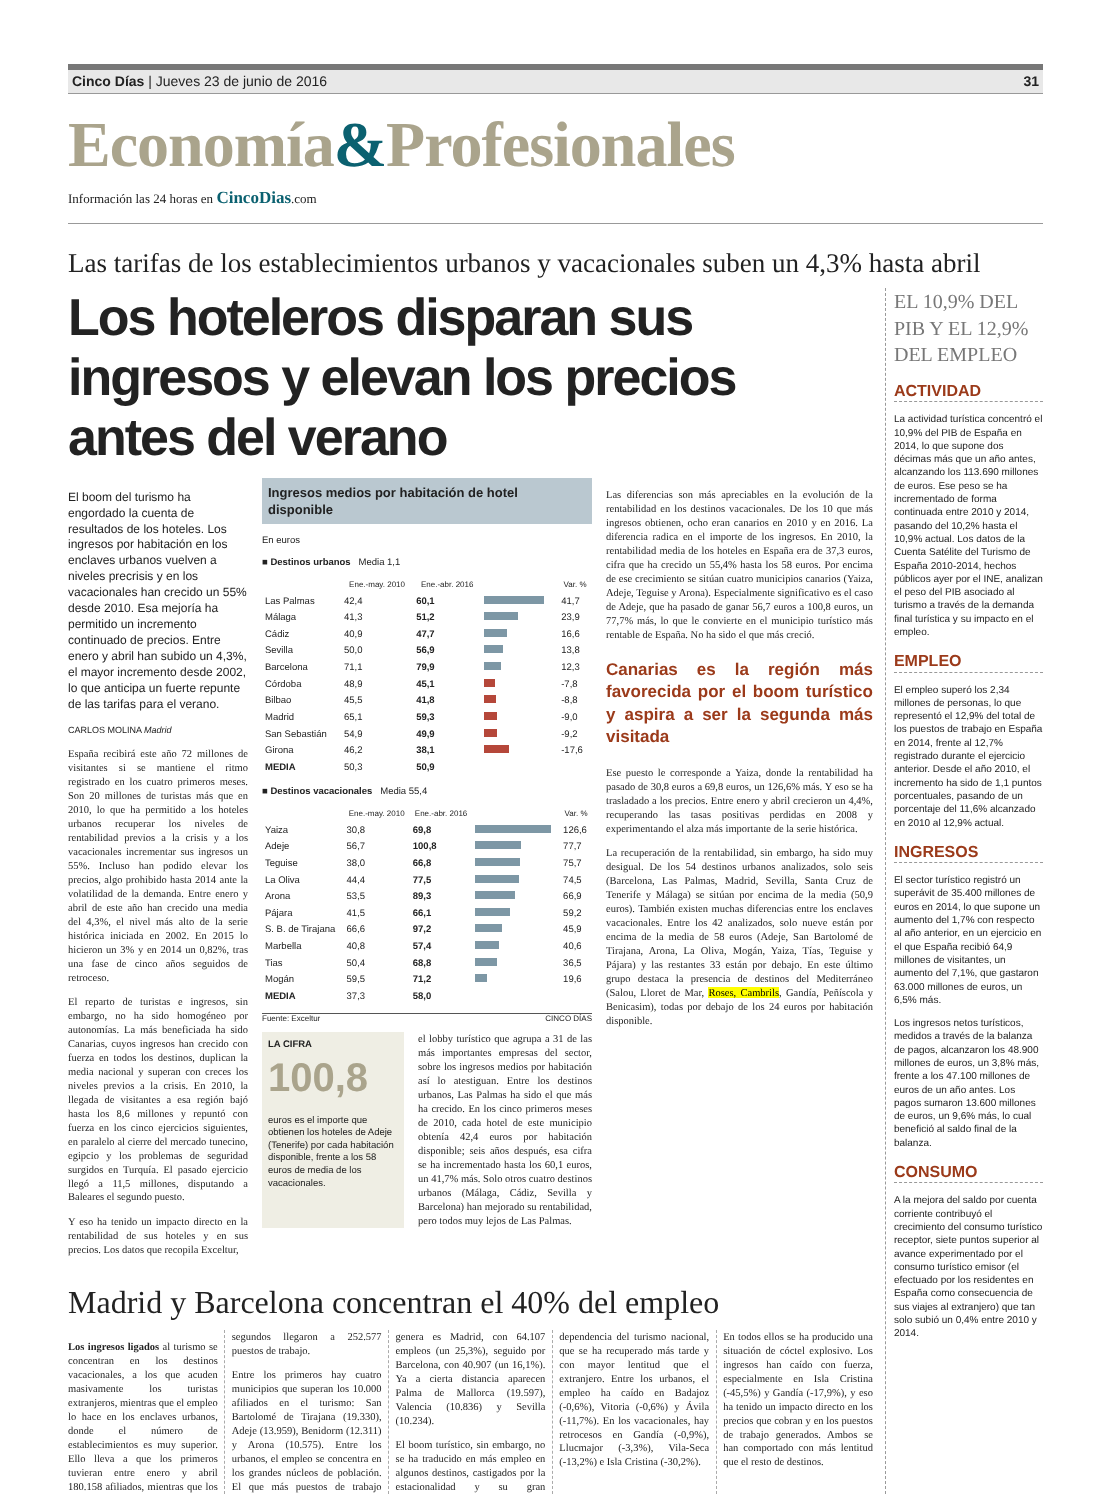Cinco Días | Jueves 23 de junio de 2016 31
Economía&Profesionales
Información las 24 horas en CincoDias.com
Las tarifas de los establecimientos urbanos y vacacionales suben un 4,3% hasta abril
Los hoteleros disparan sus ingresos y elevan los precios antes del verano
El boom del turismo ha engordado la cuenta de resultados de los hoteles. Los ingresos por habitación en los enclaves urbanos vuelven a niveles precrisis y en los vacacionales han crecido un 55% desde 2010. Esa mejoría ha permitido un incremento continuado de precios. Entre enero y abril han subido un 4,3%, el mayor incremento desde 2002, lo que anticipa un fuerte repunte de las tarifas para el verano.
CARLOS MOLINA Madrid
España recibirá este año 72 millones de visitantes si se mantiene el ritmo registrado en los cuatro primeros meses. Son 20 millones de turistas más que en 2010, lo que ha permitido a los hoteles urbanos recuperar los niveles de rentabilidad previos a la crisis y a los vacacionales incrementar sus ingresos un 55%. Incluso han podido elevar los precios, algo prohibido hasta 2014 ante la volatilidad de la demanda. Entre enero y abril de este año han crecido una media del 4,3%, el nivel más alto de la serie histórica iniciada en 2002. En 2015 lo hicieron un 3% y en 2014 un 0,82%, tras una fase de cinco años seguidos de retroceso.
El reparto de turistas e ingresos, sin embargo, no ha sido homogéneo por autonomías. La más beneficiada ha sido Canarias, cuyos ingresos han crecido con fuerza en todos los destinos, duplican la media nacional y superan con creces los niveles previos a la crisis. En 2010, la llegada de visitantes a esa región bajó hasta los 8,6 millones y repuntó con fuerza en los cinco ejercicios siguientes, en paralelo al cierre del mercado tunecino, egipcio y los problemas de seguridad surgidos en Turquía. El pasado ejercicio llegó a 11,5 millones, disputando a Baleares el segundo puesto.
Y eso ha tenido un impacto directo en la rentabilidad de sus hoteles y en sus precios. Los datos que recopila Exceltur,
Ingresos medios por habitación de hotel disponible
En euros
■ Destinos urbanos Media 1,1
| | Ene.-may. 2010 | Ene.-abr. 2016 | | Var. % |
| --- | --- | --- | --- | --- |
| Las Palmas | 42,4 | 60,1 | | 41,7 |
| Málaga | 41,3 | 51,2 | | 23,9 |
| Cádiz | 40,9 | 47,7 | | 16,6 |
| Sevilla | 50,0 | 56,9 | | 13,8 |
| Barcelona | 71,1 | 79,9 | | 12,3 |
| Córdoba | 48,9 | 45,1 | | -7,8 |
| Bilbao | 45,5 | 41,8 | | -8,8 |
| Madrid | 65,1 | 59,3 | | -9,0 |
| San Sebastián | 54,9 | 49,9 | | -9,2 |
| Girona | 46,2 | 38,1 | | -17,6 |
| MEDIA | 50,3 | 50,9 | | |
■ Destinos vacacionales Media 55,4
| | Ene.-may. 2010 | Ene.-abr. 2016 | | Var. % |
| --- | --- | --- | --- | --- |
| Yaiza | 30,8 | 69,8 | | 126,6 |
| Adeje | 56,7 | 100,8 | | 77,7 |
| Teguise | 38,0 | 66,8 | | 75,7 |
| La Oliva | 44,4 | 77,5 | | 74,5 |
| Arona | 53,5 | 89,3 | | 66,9 |
| Pájara | 41,5 | 66,1 | | 59,2 |
| S. B. de Tirajana | 66,6 | 97,2 | | 45,9 |
| Marbella | 40,8 | 57,4 | | 40,6 |
| Tias | 50,4 | 68,8 | | 36,5 |
| Mogán | 59,5 | 71,2 | | 19,6 |
| MEDIA | 37,3 | 58,0 | | |
Fuente: Exceltur CINCO DÍAS
LA CIFRA
100,8
euros es el importe que obtienen los hoteles de Adeje (Tenerife) por cada habitación disponible, frente a los 58 euros de media de los vacacionales.
el lobby turístico que agrupa a 31 de las más importantes empresas del sector, sobre los ingresos medios por habitación así lo atestiguan. Entre los destinos urbanos, Las Palmas ha sido el que más ha crecido. En los cinco primeros meses de 2010, cada hotel de este municipio obtenía 42,4 euros por habitación disponible; seis años después, esa cifra se ha incrementado hasta los 60,1 euros, un 41,7% más. Solo otros cuatro destinos urbanos (Málaga, Cádiz, Sevilla y Barcelona) han mejorado su rentabilidad, pero todos muy lejos de Las Palmas.
Las diferencias son más apreciables en la evolución de la rentabilidad en los destinos vacacionales. De los 10 que más ingresos obtienen, ocho eran canarios en 2010 y en 2016. La diferencia radica en el importe de los ingresos. En 2010, la rentabilidad media de los hoteles en España era de 37,3 euros, cifra que ha crecido un 55,4% hasta los 58 euros. Por encima de ese crecimiento se sitúan cuatro municipios canarios (Yaiza, Adeje, Teguise y Arona). Especialmente significativo es el caso de Adeje, que ha pasado de ganar 56,7 euros a 100,8 euros, un 77,7% más, lo que le convierte en el municipio turístico más rentable de España. No ha sido el que más creció.
Canarias es la región más favorecida por el boom turístico y aspira a ser la segunda más visitada
Ese puesto le corresponde a Yaiza, donde la rentabilidad ha pasado de 30,8 euros a 69,8 euros, un 126,6% más. Y eso se ha trasladado a los precios. Entre enero y abril crecieron un 4,4%, recuperando las tasas positivas perdidas en 2008 y experimentando el alza más importante de la serie histórica.
La recuperación de la rentabilidad, sin embargo, ha sido muy desigual. De los 54 destinos urbanos analizados, solo seis (Barcelona, Las Palmas, Madrid, Sevilla, Santa Cruz de Tenerife y Málaga) se sitúan por encima de la media (50,9 euros). También existen muchas diferencias entre los enclaves vacacionales. Entre los 42 analizados, solo nueve están por encima de la media de 58 euros (Adeje, San Bartolomé de Tirajana, Arona, La Oliva, Mogán, Yaiza, Tías, Teguise y Pájara) y las restantes 33 están por debajo. En este último grupo destaca la presencia de destinos del Mediterráneo (Salou, Lloret de Mar, Roses, Cambrils, Gandía, Peñíscola y Benicasim), todas por debajo de los 24 euros por habitación disponible.
Madrid y Barcelona concentran el 40% del empleo
Los ingresos ligados al turismo se concentran en los destinos vacacionales, a los que acuden masivamente los turistas extranjeros, mientras que el empleo lo hace en los enclaves urbanos, donde el número de establecimientos es muy superior. Ello lleva a que los primeros tuvieran entre enero y abril 180.158 afiliados, mientras que los segundos llegaron a 252.577 puestos de trabajo.
Entre los primeros hay cuatro municipios que superan los 10.000 afiliados en el turismo: San Bartolomé de Tirajana (19.330), Adeje (13.959), Benidorm (12.311) y Arona (10.575). Entre los urbanos, el empleo se concentra en los grandes núcleos de población. El que más puestos de trabajo genera es Madrid, con 64.107 empleos (un 25,3%), seguido por Barcelona, con 40.907 (un 16,1%). Ya a cierta distancia aparecen Palma de Mallorca (19.597), Valencia (10.836) y Sevilla (10.234).
El boom turístico, sin embargo, no se ha traducido en más empleo en algunos destinos, castigados por la estacionalidad y su gran dependencia del turismo nacional, que se ha recuperado más tarde y con mayor lentitud que el extranjero. Entre los urbanos, el empleo ha caído en Badajoz (-0,6%), Vitoria (-0,6%) y Ávila (-11,7%). En los vacacionales, hay retrocesos en Gandía (-0,9%), Llucmajor (-3,3%), Vila-Seca (-13,2%) e Isla Cristina (-30,2%).
En todos ellos se ha producido una situación de cóctel explosivo. Los ingresos han caído con fuerza, especialmente en Isla Cristina (-45,5%) y Gandía (-17,9%), y eso ha tenido un impacto directo en los precios que cobran y en los puestos de trabajo generados. Ambos se han comportado con más lentitud que el resto de destinos.
EL 10,9% DEL PIB Y EL 12,9% DEL EMPLEO
ACTIVIDAD
La actividad turística concentró el 10,9% del PIB de España en 2014, lo que supone dos décimas más que un año antes, alcanzando los 113.690 millones de euros. Ese peso se ha incrementado de forma continuada entre 2010 y 2014, pasando del 10,2% hasta el 10,9% actual. Los datos de la Cuenta Satélite del Turismo de España 2010-2014, hechos públicos ayer por el INE, analizan el peso del PIB asociado al turismo a través de la demanda final turística y su impacto en el empleo.
EMPLEO
El empleo superó los 2,34 millones de personas, lo que representó el 12,9% del total de los puestos de trabajo en España en 2014, frente al 12,7% registrado durante el ejercicio anterior. Desde el año 2010, el incremento ha sido de 1,1 puntos porcentuales, pasando de un porcentaje del 11,6% alcanzado en 2010 al 12,9% actual.
INGRESOS
El sector turístico registró un superávit de 35.400 millones de euros en 2014, lo que supone un aumento del 1,7% con respecto al año anterior, en un ejercicio en el que España recibió 64,9 millones de visitantes, un aumento del 7,1%, que gastaron 63.000 millones de euros, un 6,5% más.
Los ingresos netos turísticos, medidos a través de la balanza de pagos, alcanzaron los 48.900 millones de euros, un 3,8% más, frente a los 47.100 millones de euros de un año antes. Los pagos sumaron 13.600 millones de euros, un 9,6% más, lo cual benefició al saldo final de la balanza.
CONSUMO
A la mejora del saldo por cuenta corriente contribuyó el crecimiento del consumo turístico receptor, siete puntos superior al avance experimentado por el consumo turístico emisor (el efectuado por los residentes en España como consecuencia de sus viajes al extranjero) que tan solo subió un 0,4% entre 2010 y 2014.